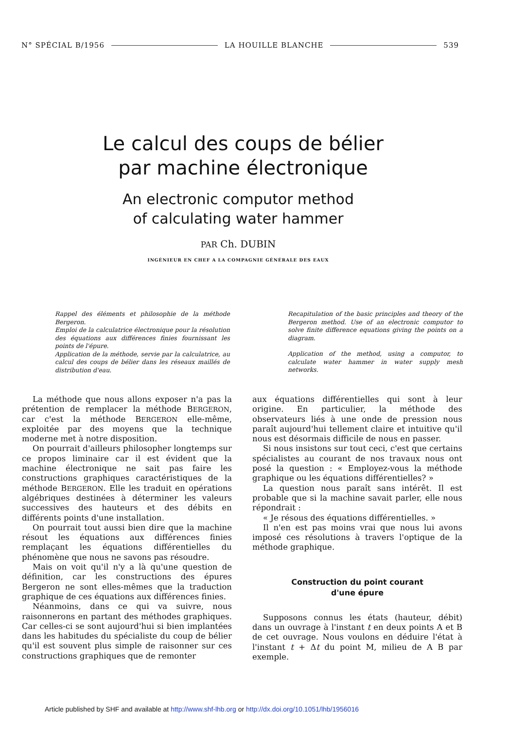N° SPÉCIAL B/1956 LA HOUILLE BLANCHE 539
Le calcul des coups de bélier
par machine électronique
An electronic computor method
of calculating water hammer
PAR Ch. DUBIN
INGÉNIEUR EN CHEF A LA COMPAGNIE GÉNÉRALE DES EAUX
Rappel des éléments et philosophie de la méthode Bergeron.
Emploi de la calculatrice électronique pour la résolution des équations aux différences finies fournissant les points de l'épure.
Application de la méthode, servie par la calculatrice, au calcul des coups de bélier dans les réseaux maillés de distribution d'eau.
Recapitulation of the basic principles and theory of the Bergeron method. Use of an electronic computor to solve finite difference equations giving the points on a diagram.
Application of the method, using a computor, to calculate water hammer in water supply mesh networks.
La méthode que nous allons exposer n'a pas la prétention de remplacer la méthode BERGERON, car c'est la méthode BERGERON elle-même, exploitée par des moyens que la technique moderne met à notre disposition.
On pourrait d'ailleurs philosopher longtemps sur ce propos liminaire car il est évident que la machine électronique ne sait pas faire les constructions graphiques caractéristiques de la méthode BERGERON. Elle les traduit en opérations algébriques destinées à déterminer les valeurs successives des hauteurs et des débits en différents points d'une installation.
On pourrait tout aussi bien dire que la machine résout les équations aux différences finies remplaçant les équations différentielles du phénomène que nous ne savons pas résoudre.
Mais on voit qu'il n'y a là qu'une question de définition, car les constructions des épures Bergeron ne sont elles-mêmes que la traduction graphique de ces équations aux différences finies.
Néanmoins, dans ce qui va suivre, nous raisonnerons en partant des méthodes graphiques. Car celles-ci se sont aujourd'hui si bien implantées dans les habitudes du spécialiste du coup de bélier qu'il est souvent plus simple de raisonner sur ces constructions graphiques que de remonter
aux équations différentielles qui sont à leur origine. En particulier, la méthode des observateurs liés à une onde de pression nous paraît aujourd'hui tellement claire et intuitive qu'il nous est désormais difficile de nous en passer.
Si nous insistons sur tout ceci, c'est que certains spécialistes au courant de nos travaux nous ont posé la question : « Employez-vous la méthode graphique ou les équations différentielles? »
La question nous paraît sans intérêt. Il est probable que si la machine savait parler, elle nous répondrait :
« Je résous des équations différentielles. »
Il n'en est pas moins vrai que nous lui avons imposé ces résolutions à travers l'optique de la méthode graphique.
Construction du point courant
d'une épure
Supposons connus les états (hauteur, débit) dans un ouvrage à l'instant t en deux points A et B de cet ouvrage. Nous voulons en déduire l'état à l'instant t + Δt du point M, milieu de A B par exemple.
Article published by SHF and available at http://www.shf-lhb.org or http://dx.doi.org/10.1051/lhb/1956016